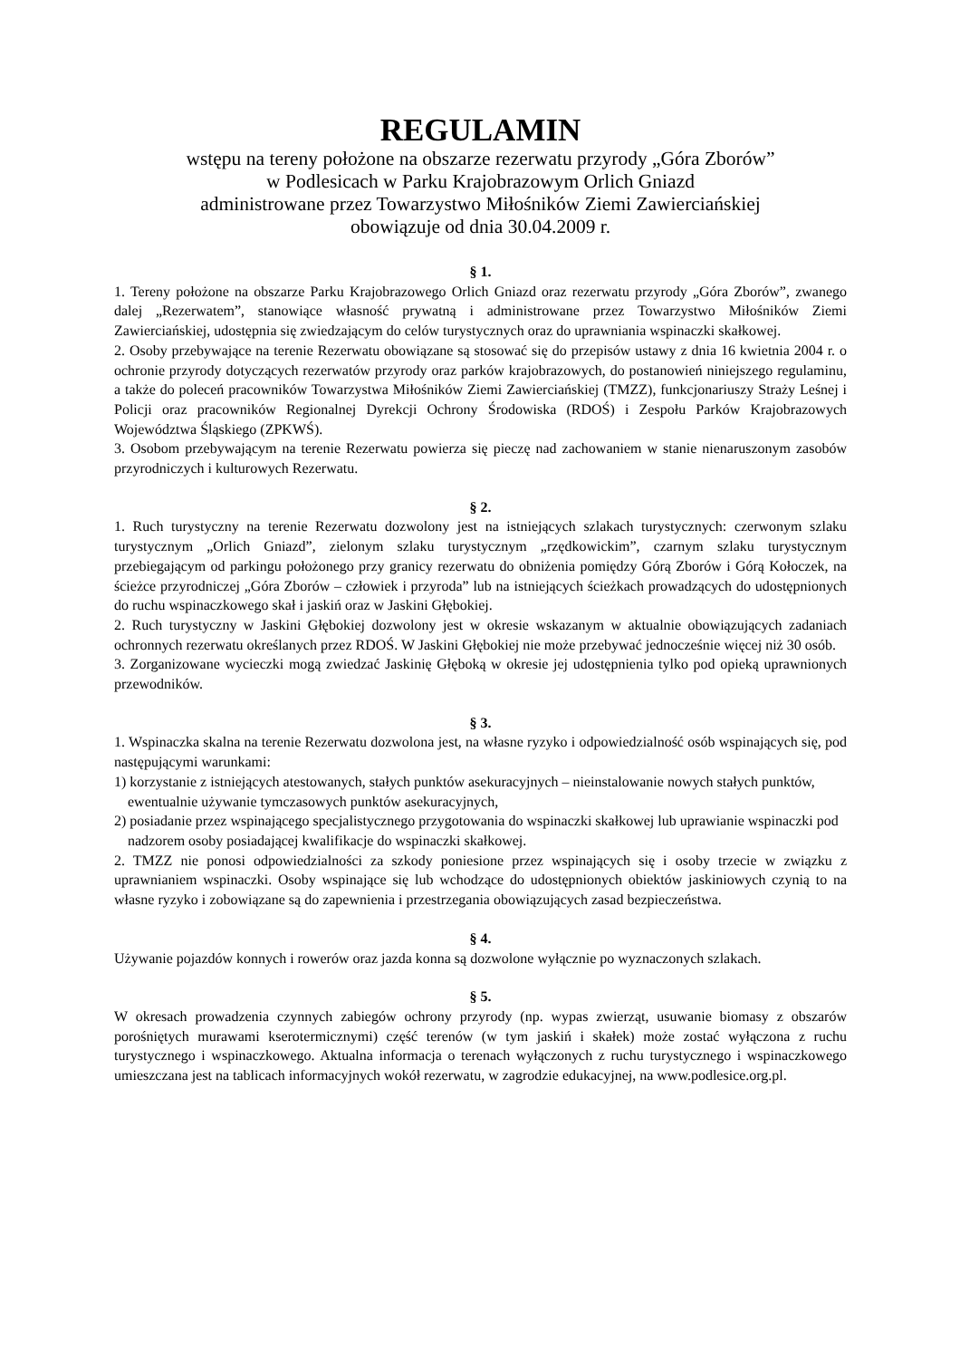REGULAMIN
wstępu na tereny położone na obszarze rezerwatu przyrody „Góra Zborów”
w Podlesicach w Parku Krajobrazowym Orlich Gniazd
administrowane przez Towarzystwo Miłośników Ziemi Zawierciańskiej
obowiązuje od dnia 30.04.2009 r.
§ 1.
1. Tereny położone na obszarze Parku Krajobrazowego Orlich Gniazd oraz rezerwatu przyrody „Góra Zborów”, zwanego dalej „Rezerwatem”, stanowiące własność prywatną i administrowane przez Towarzystwo Miłośników Ziemi Zawierciańskiej, udostępnia się zwiedzającym do celów turystycznych oraz do uprawniania wspinaczki skałkowej.
2. Osoby przebywające na terenie Rezerwatu obowiązane są stosować się do przepisów ustawy z dnia 16 kwietnia 2004 r. o ochronie przyrody dotyczących rezerwatów przyrody oraz parków krajobrazowych, do postanowień niniejszego regulaminu, a także do poleceń pracowników Towarzystwa Miłośników Ziemi Zawierciańskiej (TMZZ), funkcjonariuszy Straży Leśnej i Policji oraz pracowników Regionalnej Dyrekcji Ochrony Środowiska (RDOŚ) i Zespołu Parków Krajobrazowych Województwa Śląskiego (ZPKWŚ).
3. Osobom przebywającym na terenie Rezerwatu powierza się pieczę nad zachowaniem w stanie nienaruszonym zasobów przyrodniczych i kulturowych Rezerwatu.
§ 2.
1. Ruch turystyczny na terenie Rezerwatu dozwolony jest na istniejących szlakach turystycznych: czerwonym szlaku turystycznym „Orlich Gniazd”, zielonym szlaku turystycznym „rzędkowickim”, czarnym szlaku turystycznym przebiegającym od parkingu położonego przy granicy rezerwatu do obniżenia pomiędzy Górą Zborów i Górą Kołoczek, na ścieżce przyrodniczej „Góra Zborów – człowiek i przyroda” lub na istniejących ścieżkach prowadzących do udostępnionych do ruchu wspinaczkowego skał i jaskiń oraz w Jaskini Głębokiej.
2. Ruch turystyczny w Jaskini Głębokiej dozwolony jest w okresie wskazanym w aktualnie obowiązujących zadaniach ochronnych rezerwatu określanych przez RDOŚ. W Jaskini Głębokiej nie może przebywać jednocześnie więcej niż 30 osób.
3. Zorganizowane wycieczki mogą zwiedzać Jaskinię Głęboką w okresie jej udostępnienia tylko pod opieką uprawnionych przewodników.
§ 3.
1. Wspinaczka skalna na terenie Rezerwatu dozwolona jest, na własne ryzyko i odpowiedzialność osób wspinających się, pod następującymi warunkami:
1) korzystanie z istniejących atestowanych, stałych punktów asekuracyjnych – nieinstalowanie nowych stałych punktów, ewentualnie używanie tymczasowych punktów asekuracyjnych,
2) posiadanie przez wspinającego specjalistycznego przygotowania do wspinaczki skałkowej lub uprawianie wspinaczki pod nadzorem osoby posiadającej kwalifikacje do wspinaczki skałkowej.
2. TMZZ nie ponosi odpowiedzialności za szkody poniesione przez wspinających się i osoby trzecie w związku z uprawnianiem wspinaczki. Osoby wspinające się lub wchodzące do udostępnionych obiektów jaskiniowych czynią to na własne ryzyko i zobowiązane są do zapewnienia i przestrzegania obowiązujących zasad bezpieczeństwa.
§ 4.
Używanie pojazdów konnych i rowerów oraz jazda konna są dozwolone wyłącznie po wyznaczonych szlakach.
§ 5.
W okresach prowadzenia czynnych zabiegów ochrony przyrody (np. wypas zwierząt, usuwanie biomasy z obszarów porośniętych murawami kserotermicznymi) część terenów (w tym jaskiń i skałek) może zostać wyłączona z ruchu turystycznego i wspinaczkowego. Aktualna informacja o terenach wyłączonych z ruchu turystycznego i wspinaczkowego umieszczana jest na tablicach informacyjnych wokół rezerwatu, w zagrodzie edukacyjnej, na www.podlesice.org.pl.